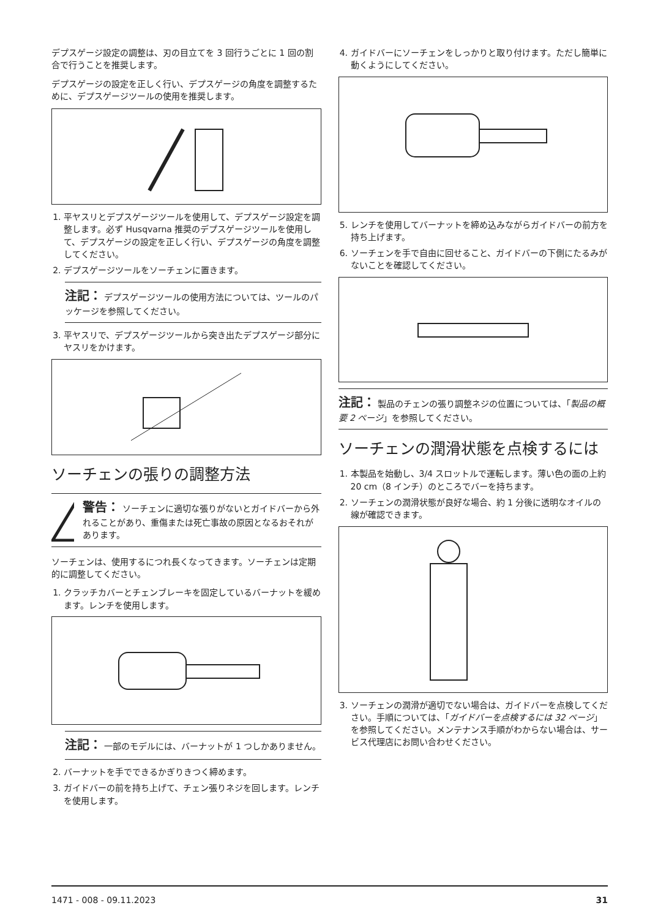デプスゲージ設定の調整は、刃の目立てを 3 回行うごとに 1 回の割合で行うことを推奨します。
デプスゲージの設定を正しく行い、デプスゲージの角度を調整するために、デプスゲージツールの使用を推奨します。
1. 平ヤスリとデプスゲージツールを使用して、デプスゲージ設定を調整します。必ず Husqvarna 推奨のデプスゲージツールを使用して、デプスゲージの設定を正しく行い、デプスゲージの角度を調整してください。
2. デプスゲージツールをソーチェンに置きます。
注記： デプスゲージツールの使用方法については、ツールのパッケージを参照してください。
3. 平ヤスリで、デプスゲージツールから突き出たデプスゲージ部分にヤスリをかけます。
ソーチェンの張りの調整方法
!
警告： ソーチェンに適切な張りがないとガイドバーから外れることがあり、重傷または死亡事故の原因となるおそれがあります。
ソーチェンは、使用するにつれ長くなってきます。ソーチェンは定期的に調整してください。
1. クラッチカバーとチェンブレーキを固定しているバーナットを緩めます。レンチを使用します。
注記： 一部のモデルには、バーナットが 1 つしかありません。
2. バーナットを手でできるかぎりきつく締めます。
3. ガイドバーの前を持ち上げて、チェン張りネジを回します。レンチを使用します。
4. ガイドバーにソーチェンをしっかりと取り付けます。ただし簡単に動くようにしてください。
5. レンチを使用してバーナットを締め込みながらガイドバーの前方を持ち上げます。
6. ソーチェンを手で自由に回せること、ガイドバーの下側にたるみがないことを確認してください。
注記： 製品のチェンの張り調整ネジの位置については、「製品の概要 2 ページ」を参照してください。
ソーチェンの潤滑状態を点検するには
1. 本製品を始動し、3/4 スロットルで運転します。薄い色の面の上約 20 cm（8 インチ）のところでバーを持ちます。
2. ソーチェンの潤滑状態が良好な場合、約 1 分後に透明なオイルの線が確認できます。
3. ソーチェンの潤滑が適切でない場合は、ガイドバーを点検してください。手順については、「ガイドバーを点検するには 32 ページ」を参照してください。メンテナンス手順がわからない場合は、サービス代理店にお問い合わせください。
1471 - 008 - 09.11.2023 31